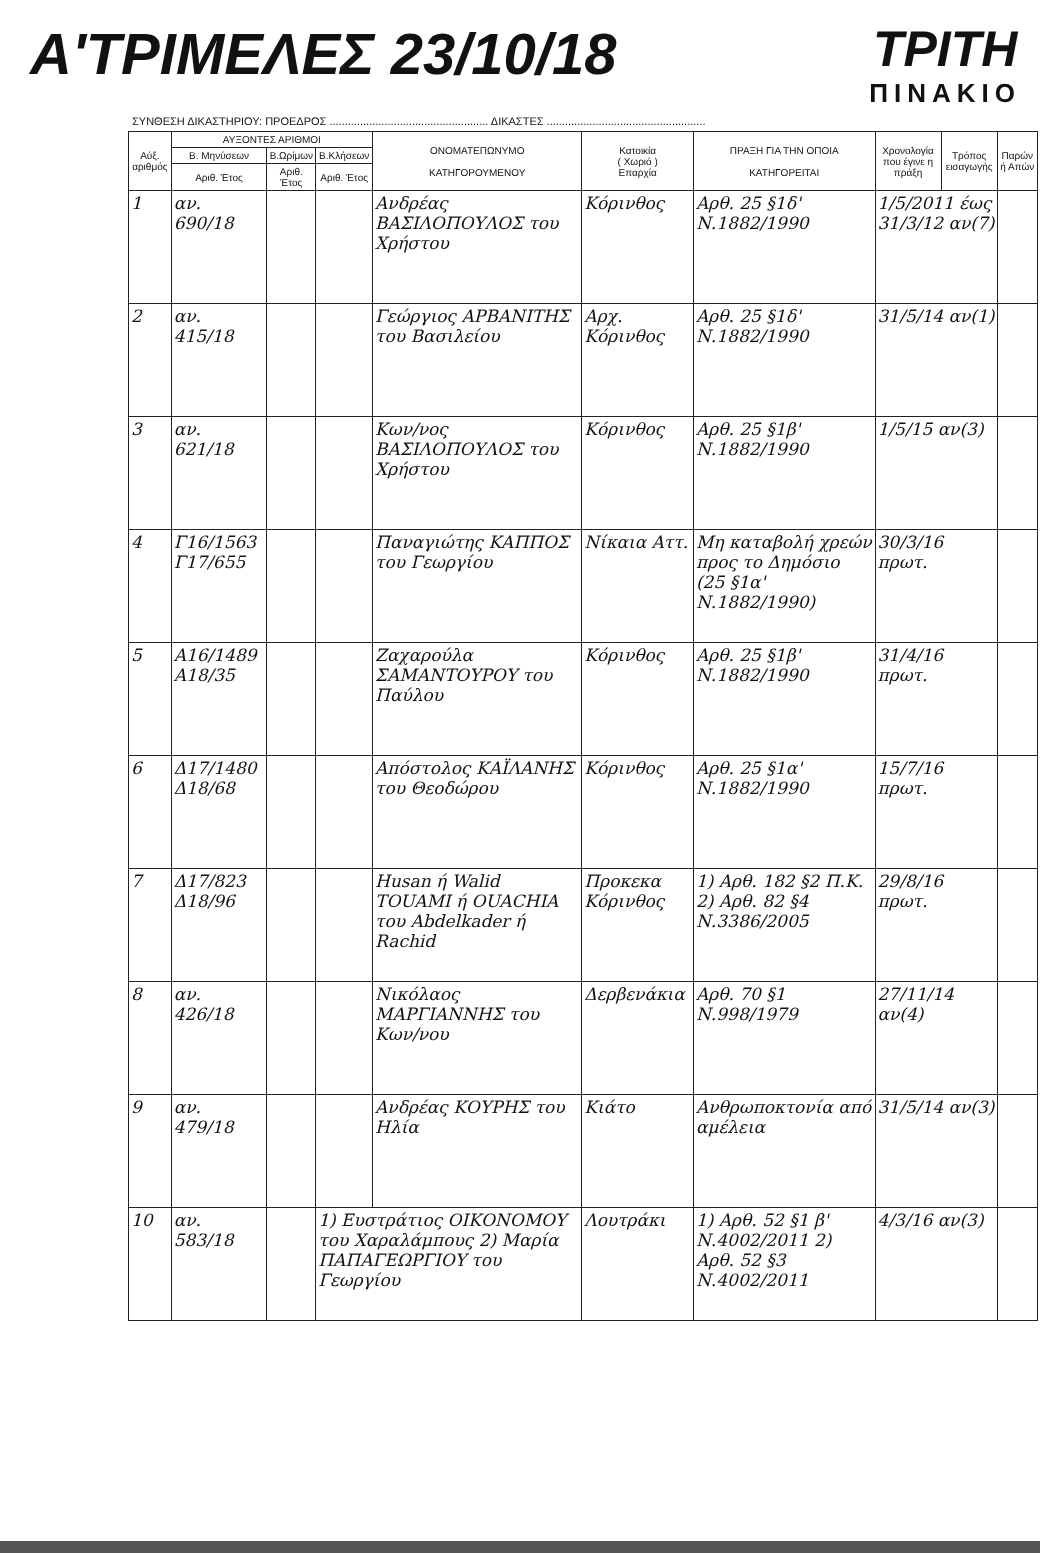Α'ΤΡΙΜΕΛΕΣ 23/10/18
ΤΡΙΤΗ
ΠΙΝΑΚΙΟ
ΣΥΝΘΕΣΗ ΔΙΚΑΣΤΗΡΙΟΥ: ΠΡΟΕΔΡΟΣ .................................................... ΔΙΚΑΣΤΕΣ ....................................................
| Αύξ. αριθμός | ΑΥΞΟΝΤΕΣ ΑΡΙΘΜΟΙ | | | ΟΝΟΜΑΤΕΠΩΝΥΜΟ ΚΑΤΗΓΟΡΟΥΜΕΝΟΥ | Κατοικία ( Χωριό ) Επαρχία | ΠΡΑΞΗ ΓΙΑ ΤΗΝ ΟΠΟΙΑ ΚΑΤΗΓΟΡΕΙΤΑΙ | Χρονολογία που έγινε η πράξη | Τρόπος εισαγωγής | Παρών ή Απών |
| --- | --- | --- | --- | --- | --- | --- | --- | --- | --- |
| | Β. Μηνύσεων | Β.Ωρίμων | Β.Κλήσεων | | | | | | |
| | Αριθ. Έτος | Αριθ. Έτος | Αριθ. Έτος | | | | | | |
| 1 | αν. 690/18 | | | Ανδρέας ΒΑΣΙΛΟΠΟΥΛΟΣ του Χρήστου | Κόρινθος | Αρθ. 25 §1δ' Ν.1882/1990 | 1/5/2011 έως 31/3/12 αν(7) | | |
| 2 | αν. 415/18 | | | Γεώργιος ΑΡΒΑΝΙΤΗΣ του Βασιλείου | Αρχ. Κόρινθος | Αρθ. 25 §1δ' Ν.1882/1990 | 31/5/14 αν(1) | | |
| 3 | αν. 621/18 | | | Κων/νος ΒΑΣΙΛΟΠΟΥΛΟΣ του Χρήστου | Κόρινθος | Αρθ. 25 §1β' Ν.1882/1990 | 1/5/15 αν(3) | | |
| 4 | Γ16/1563 Γ17/655 | | | Παναγιώτης ΚΑΠΠΟΣ του Γεωργίου | Νίκαια Αττ. | Μη καταβολή χρεών προς το Δημόσιο (25 §1α' Ν.1882/1990) | 30/3/16 πρωτ. | | |
| 5 | Α16/1489 Α18/35 | | | Ζαχαρούλα ΣΑΜΑΝΤΟΥΡΟΥ του Παύλου | Κόρινθος | Αρθ. 25 §1β' Ν.1882/1990 | 31/4/16 πρωτ. | | |
| 6 | Δ17/1480 Δ18/68 | | | Απόστολος ΚΑΪΛΑΝΗΣ του Θεοδώρου | Κόρινθος | Αρθ. 25 §1α' Ν.1882/1990 | 15/7/16 πρωτ. | | |
| 7 | Δ17/823 Δ18/96 | | | Husan ή Walid TOUAMI ή OUACHIA του Abdelkader ή Rachid | Προκεκα Κόρινθος | 1) Αρθ. 182 §2 Π.Κ. 2) Αρθ. 82 §4 Ν.3386/2005 | 29/8/16 πρωτ. | | |
| 8 | αν. 426/18 | | | Νικόλαος ΜΑΡΓΙΑΝΝΗΣ του Κων/νου | Δερβενάκια | Αρθ. 70 §1 Ν.998/1979 | 27/11/14 αν(4) | | |
| 9 | αν. 479/18 | | | Ανδρέας ΚΟΥΡΗΣ του Ηλία | Κιάτο | Ανθρωποκτονία από αμέλεια | 31/5/14 αν(3) | | |
| 10 | αν. 583/18 | | 1) Ευστράτιος ΟΙΚΟΝΟΜΟΥ του Χαραλάμπους 2) Μαρία ΠΑΠΑΓΕΩΡΓΙΟΥ του Γεωργίου | | Λουτράκι | 1) Αρθ. 52 §1 β' Ν.4002/2011 2) Αρθ. 52 §3 Ν.4002/2011 | 4/3/16 αν(3) | | |